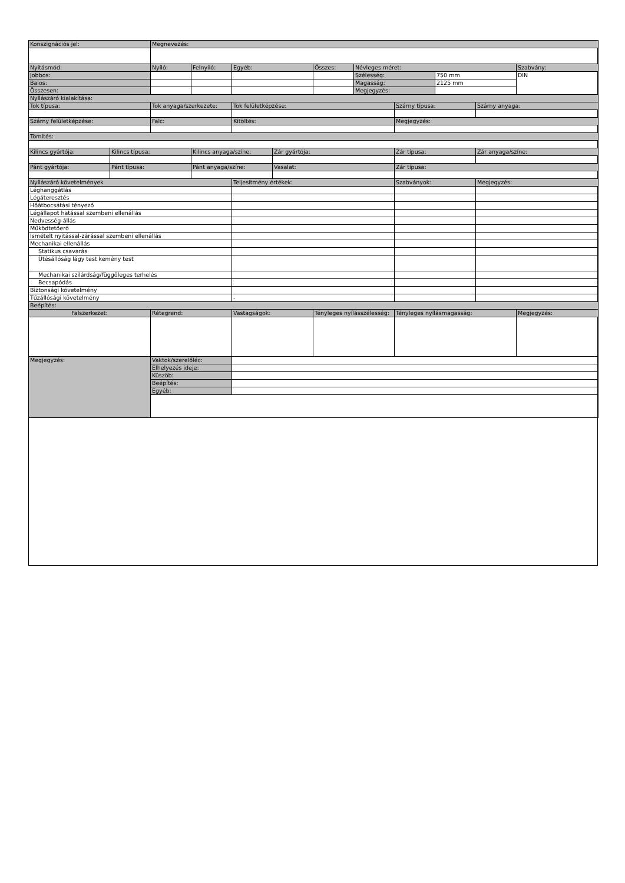| Konszignációs jel: | | Megnevezés: | | | | | | | | | |
| Nyitásmód: | | Nyíló: | Felnyíló: | Egyéb: | | Összes: | Névleges méret: | | | | Szabvány: |
| Jobbos: | | | | | | | Szélesség: | | 750 mm | | DIN |
| Balos: | | | | | | | Magasság: | | 2125 mm | | |
| Összesen: | | | | | | | Megjegyzés: | | | | |
| Nyílászáró kialakítása: | | | | | | | | | | | |
| Tok típusa: | | Tok anyaga/szerkezete: | | Tok felületképzése: | | | | Szárny típusa: | | Szárny anyaga: | |
| Szárny felületképzése: | | Falc: | | Kitöltés: | | | | Megjegyzés: | | | |
| Tömítés: | | | | | | | | | | | |
| Kilincs gyártója: | Kilincs típusa: | | Kilincs anyaga/színe: | | Zár gyártója: | | | Zár típusa: | | Zár anyaga/színe: | |
| Pánt gyártója: | Pánt típusa: | | Pánt anyaga/színe: | | Vasalat: | | | Zár típusa: | | | |
| Nyílászáró követelmények | | | | Teljesítmény értékek: | | | | Szabványok: | | Megjegyzés: | |
| Léghanggátlás | | | | | | | | | | | |
| Légáteresztés | | | | | | | | | | | |
| Hőátbocsátási tényező | | | | | | | | | | | |
| Légállapot hatással szembeni ellenállás | | | | | | | | | | | |
| Nedvesség-állás | | | | | | | | | | | |
| Működtetőerő | | | | | | | | | | | |
| Ismételt nyitással-zárással szembeni ellenállás | | | | | | | | | | | |
| Mechanikai ellenállás | | | | | | | | | | | |
| Statikus csavarás | | | | | | | | | | | |
| Ütésállóság lágy test kemény test | | | | | | | | | | | |
| Mechanikai szilárdság/függőleges terhelés | | | | | | | | | | | |
| Becsapódás | | | | | | | | | | | |
| Biztonsági követelmény | | | | | | | | | | | |
| Tűzállósági követelmény | | | | - | | | | | | | |
| Beépítés: | | | | | | | | | | | |
| Falszerkezet: | | Rétegrend: | | Vastagságok: | | Tényleges nyílásszélesség: | | Tényleges nyílásmagasság: | | | Megjegyzés: |
| Megjegyzés: | | Vaktok/szerelőléc: | | | | | | | | | |
| | | Elhelyezés ideje: | | | | | | | | | |
| | | Küszöb: | | | | | | | | | |
| | | Beépítés: | | | | | | | | | |
| | | Egyéb: | | | | | | | | | |